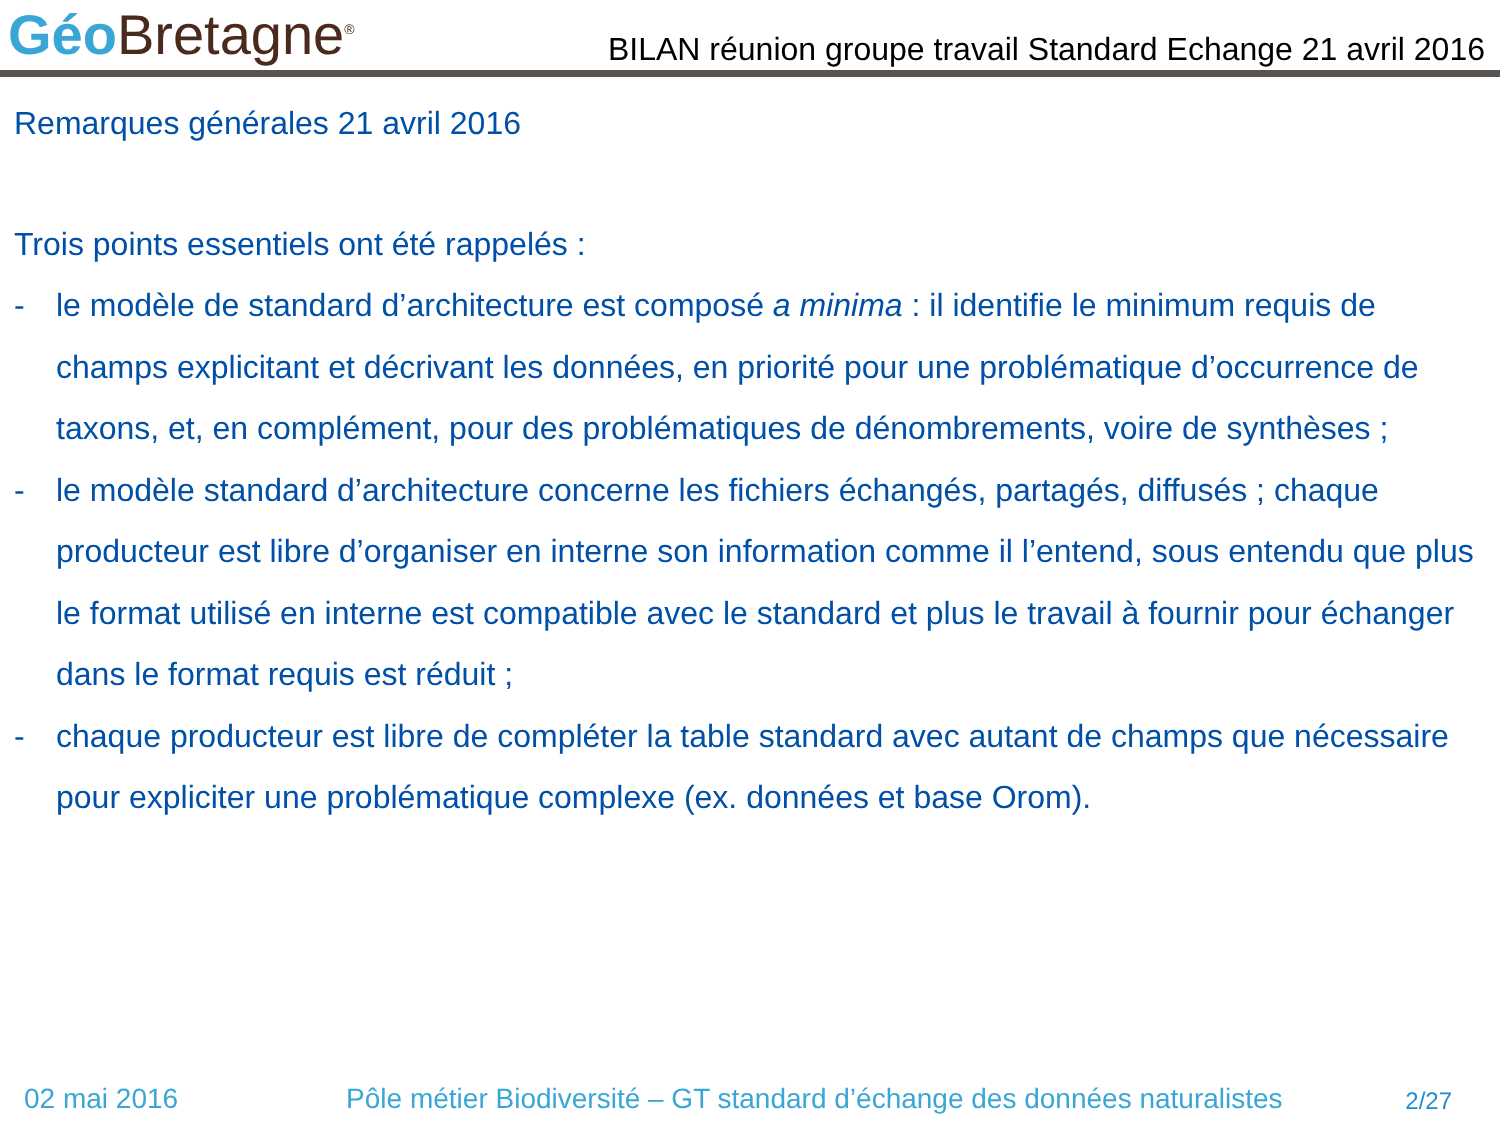Géo Bretagne<sup>®</sup>
BILAN réunion groupe travail Standard Echange 21 avril 2016
Remarques générales 21 avril 2016
Trois points essentiels ont été rappelés :
- le modèle de standard d’architecture est composé a minima : il identifie le minimum requis de champs explicitant et décrivant les données, en priorité pour une problématique d’occurrence de taxons, et, en complément, pour des problématiques de dénombrements, voire de synthèses ;
- le modèle standard d’architecture concerne les fichiers échangés, partagés, diffusés ; chaque producteur est libre d’organiser en interne son information comme il l’entend, sous entendu que plus le format utilisé en interne est compatible avec le standard et plus le travail à fournir pour échanger dans le format requis est réduit ;
- chaque producteur est libre de compléter la table standard avec autant de champs que nécessaire pour expliciter une problématique complexe (ex. données et base Orom).
02 mai 2016 Pôle métier Biodiversité – GT standard d’échange des données naturalistes 2/27